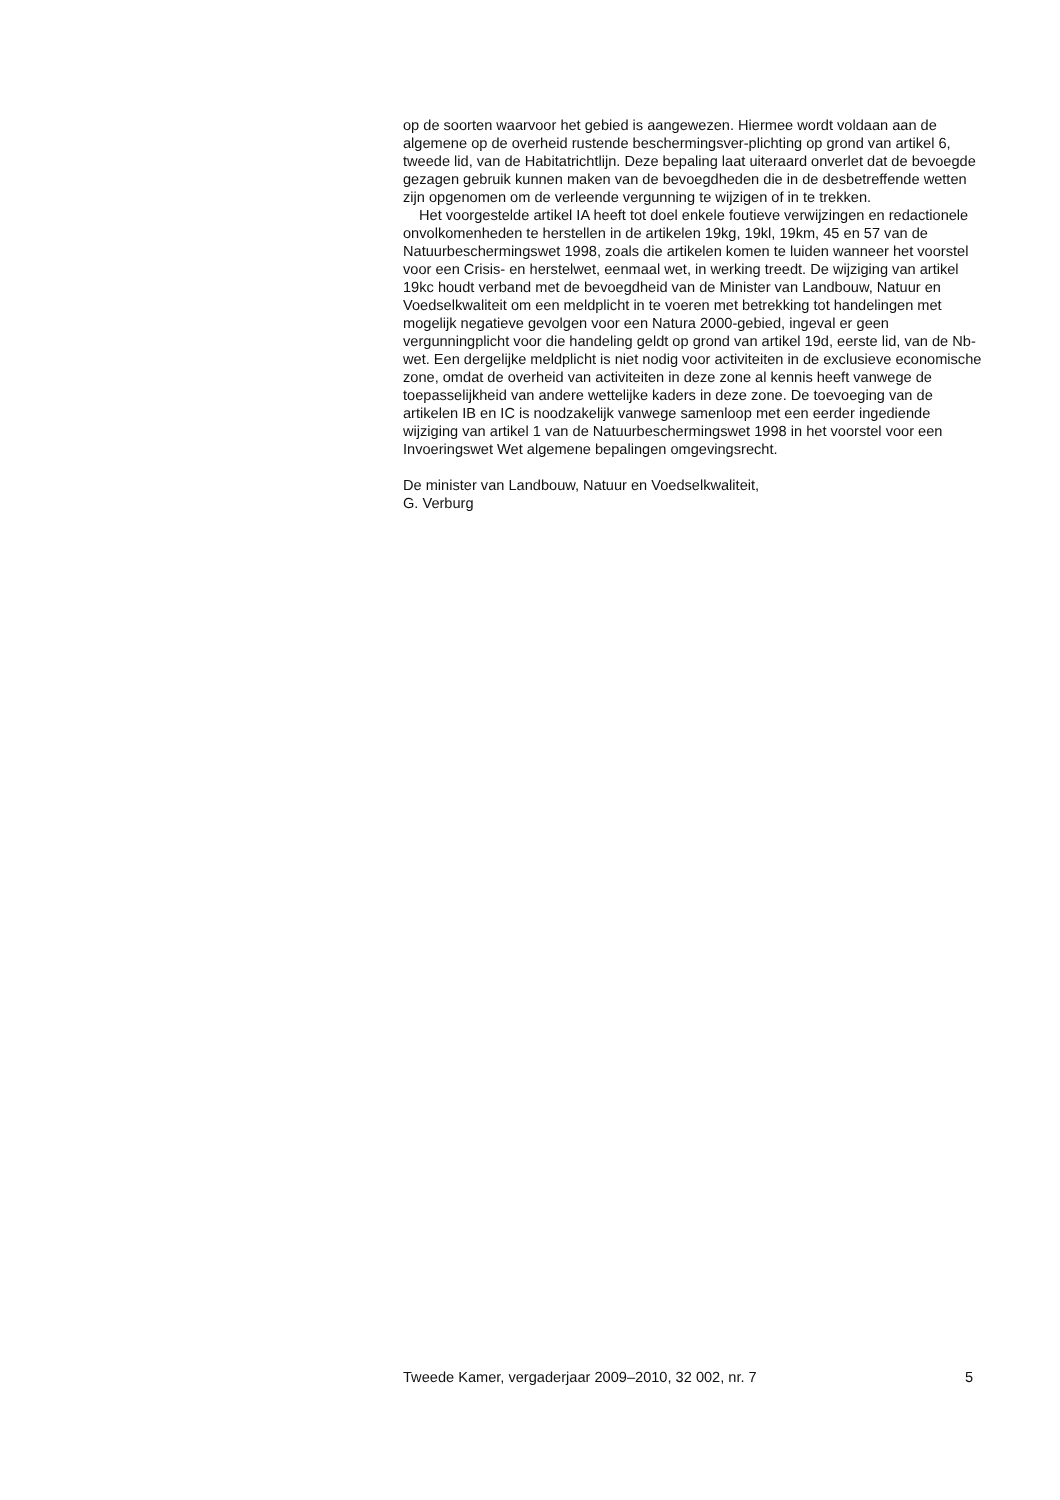op de soorten waarvoor het gebied is aangewezen. Hiermee wordt voldaan aan de algemene op de overheid rustende beschermingsver-plichting op grond van artikel 6, tweede lid, van de Habitatrichtlijn. Deze bepaling laat uiteraard onverlet dat de bevoegde gezagen gebruik kunnen maken van de bevoegdheden die in de desbetreffende wetten zijn opgenomen om de verleende vergunning te wijzigen of in te trekken.
Het voorgestelde artikel IA heeft tot doel enkele foutieve verwijzingen en redactionele onvolkomenheden te herstellen in de artikelen 19kg, 19kl, 19km, 45 en 57 van de Natuurbeschermingswet 1998, zoals die artikelen komen te luiden wanneer het voorstel voor een Crisis- en herstelwet, eenmaal wet, in werking treedt. De wijziging van artikel 19kc houdt verband met de bevoegdheid van de Minister van Landbouw, Natuur en Voedselkwaliteit om een meldplicht in te voeren met betrekking tot handelingen met mogelijk negatieve gevolgen voor een Natura 2000-gebied, ingeval er geen vergunningplicht voor die handeling geldt op grond van artikel 19d, eerste lid, van de Nb-wet. Een dergelijke meldplicht is niet nodig voor activiteiten in de exclusieve economische zone, omdat de overheid van activiteiten in deze zone al kennis heeft vanwege de toepasselijkheid van andere wettelijke kaders in deze zone. De toevoeging van de artikelen IB en IC is noodzakelijk vanwege samenloop met een eerder ingediende wijziging van artikel 1 van de Natuurbeschermingswet 1998 in het voorstel voor een Invoeringswet Wet algemene bepalingen omgevingsrecht.
De minister van Landbouw, Natuur en Voedselkwaliteit,
G. Verburg
Tweede Kamer, vergaderjaar 2009–2010, 32 002, nr. 7 5